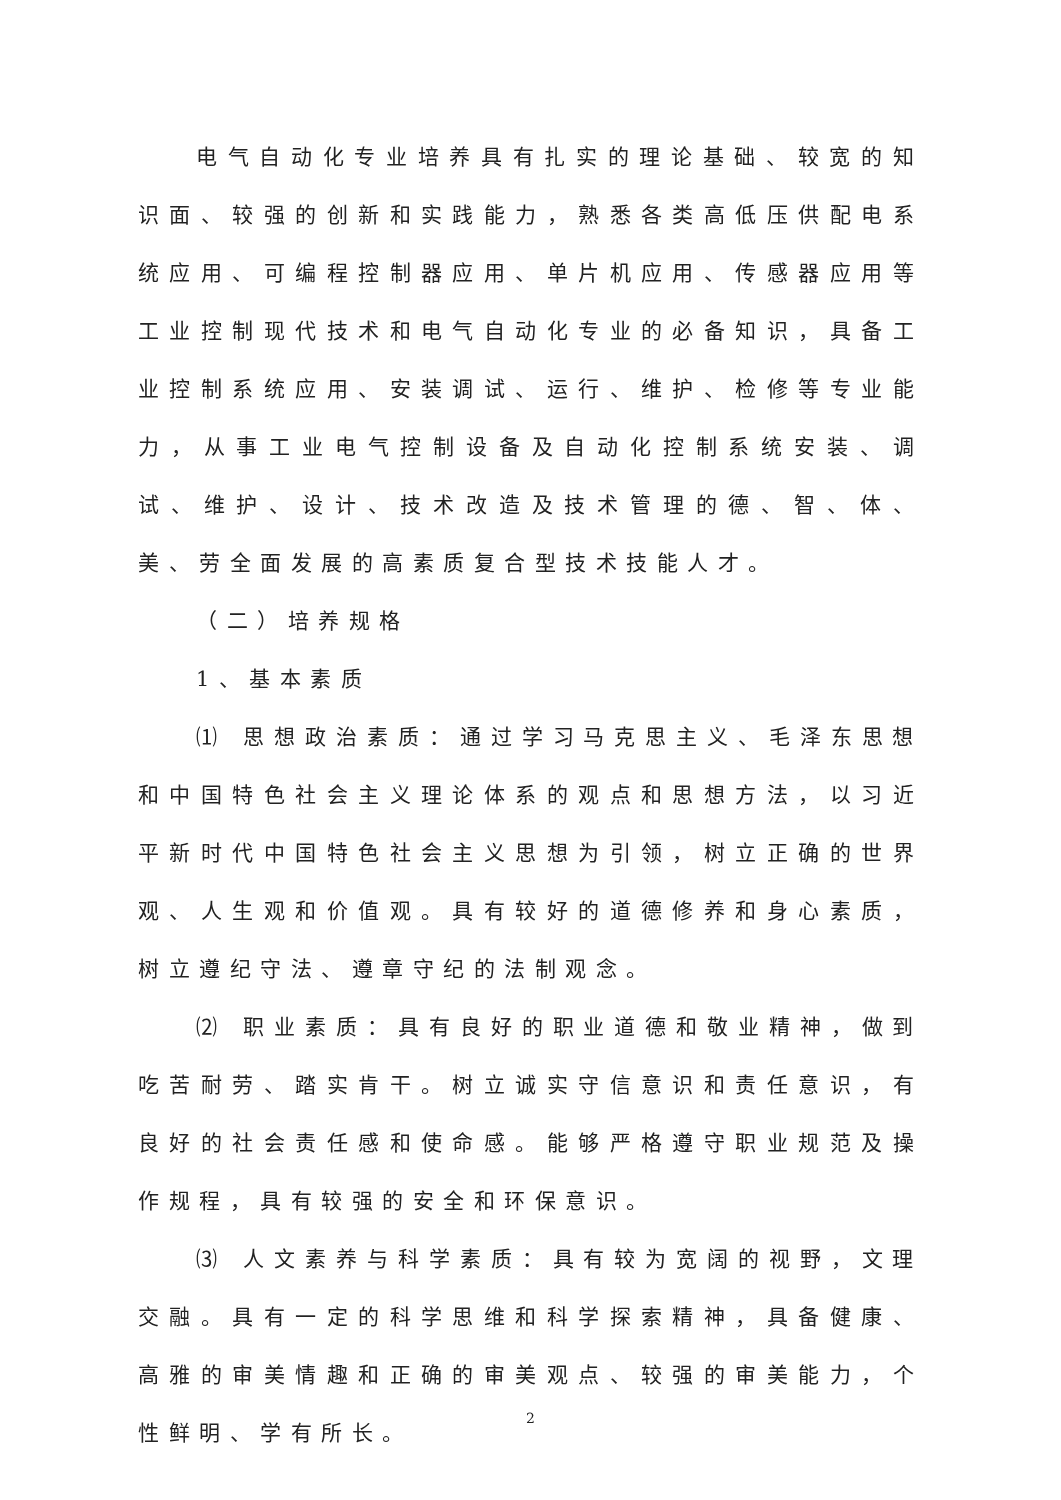电气自动化专业培养具有扎实的理论基础、较宽的知识面、较强的创新和实践能力，熟悉各类高低压供配电系统应用、可编程控制器应用、单片机应用、传感器应用等工业控制现代技术和电气自动化专业的必备知识，具备工业控制系统应用、安装调试、运行、维护、检修等专业能力，从事工业电气控制设备及自动化控制系统安装、调试、维护、设计、技术改造及技术管理的德、智、体、美、劳全面发展的高素质复合型技术技能人才。
（二）培养规格
1、基本素质
⑴ 思想政治素质：通过学习马克思主义、毛泽东思想和中国特色社会主义理论体系的观点和思想方法，以习近平新时代中国特色社会主义思想为引领，树立正确的世界观、人生观和价值观。具有较好的道德修养和身心素质，树立遵纪守法、遵章守纪的法制观念。
⑵ 职业素质：具有良好的职业道德和敬业精神，做到吃苦耐劳、踏实肯干。树立诚实守信意识和责任意识，有良好的社会责任感和使命感。能够严格遵守职业规范及操作规程，具有较强的安全和环保意识。
⑶ 人文素养与科学素质：具有较为宽阔的视野，文理交融。具有一定的科学思维和科学探索精神，具备健康、高雅的审美情趣和正确的审美观点、较强的审美能力，个性鲜明、学有所长。
2